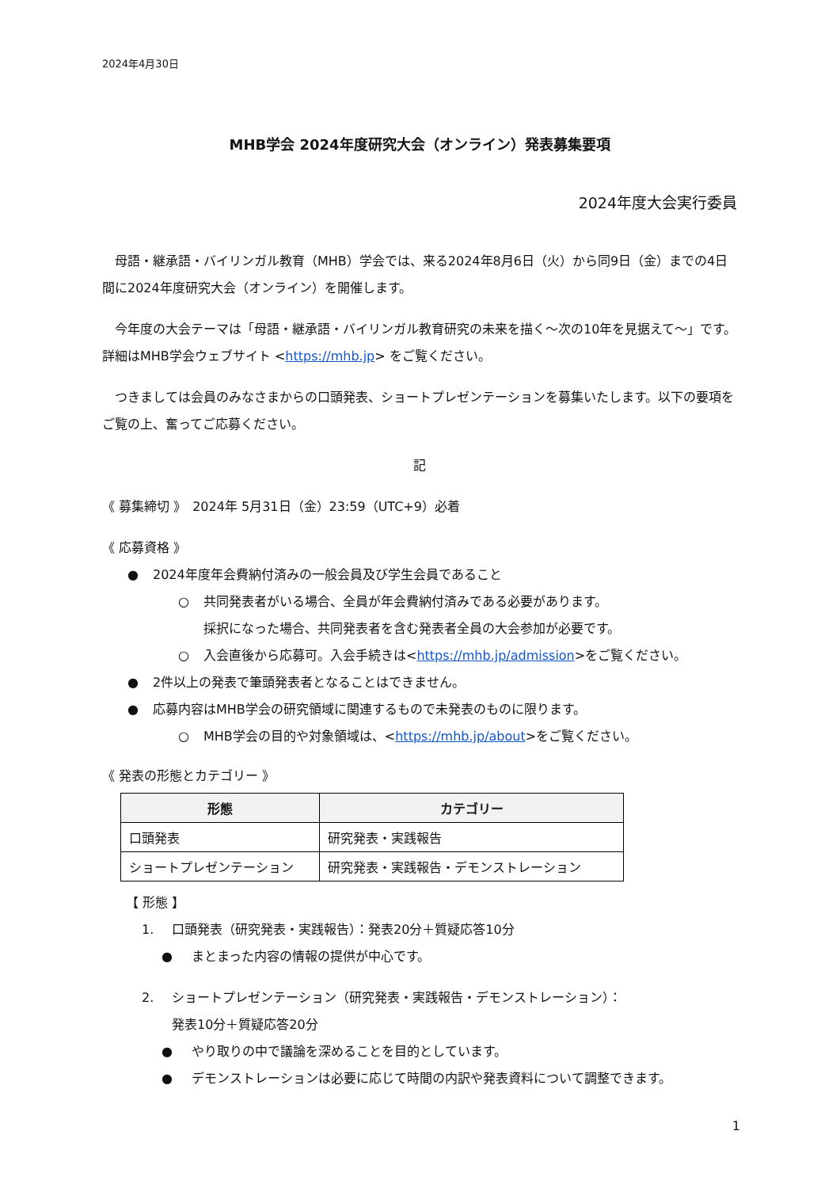2024年4月30日
MHB学会 2024年度研究大会（オンライン）発表募集要項
2024年度大会実行委員
　母語・継承語・バイリンガル教育（MHB）学会では、来る2024年8月6日（火）から同9日（金）までの4日間に2024年度研究大会（オンライン）を開催します。
　今年度の大会テーマは「母語・継承語・バイリンガル教育研究の未来を描く～次の10年を見据えて～」です。詳細はMHB学会ウェブサイト <https://mhb.jp> をご覧ください。
　つきましては会員のみなさまからの口頭発表、ショートプレゼンテーションを募集いたします。以下の要項をご覧の上、奮ってご応募ください。
記
《 募集締切 》　2024年 5月31日（金）23:59（UTC+9）必着
《 応募資格 》
● 2024年度年会費納付済みの一般会員及び学生会員であること
○ 共同発表者がいる場合、全員が年会費納付済みである必要があります。
採択になった場合、共同発表者を含む発表者全員の大会参加が必要です。
○ 入会直後から応募可。入会手続きは<https://mhb.jp/admission>をご覧ください。
● 2件以上の発表で筆頭発表者となることはできません。
● 応募内容はMHB学会の研究領域に関連するもので未発表のものに限ります。
○ MHB学会の目的や対象領域は、<https://mhb.jp/about>をご覧ください。
《 発表の形態とカテゴリー 》
| 形態 | カテゴリー |
| --- | --- |
| 口頭発表 | 研究発表・実践報告 |
| ショートプレゼンテーション | 研究発表・実践報告・デモンストレーション |
【 形態 】
1. 口頭発表（研究発表・実践報告）：発表20分＋質疑応答10分
● まとまった内容の情報の提供が中心です。
2. ショートプレゼンテーション（研究発表・実践報告・デモンストレーション）：
発表10分＋質疑応答20分
● やり取りの中で議論を深めることを目的としています。
● デモンストレーションは必要に応じて時間の内訳や発表資料について調整できます。
1